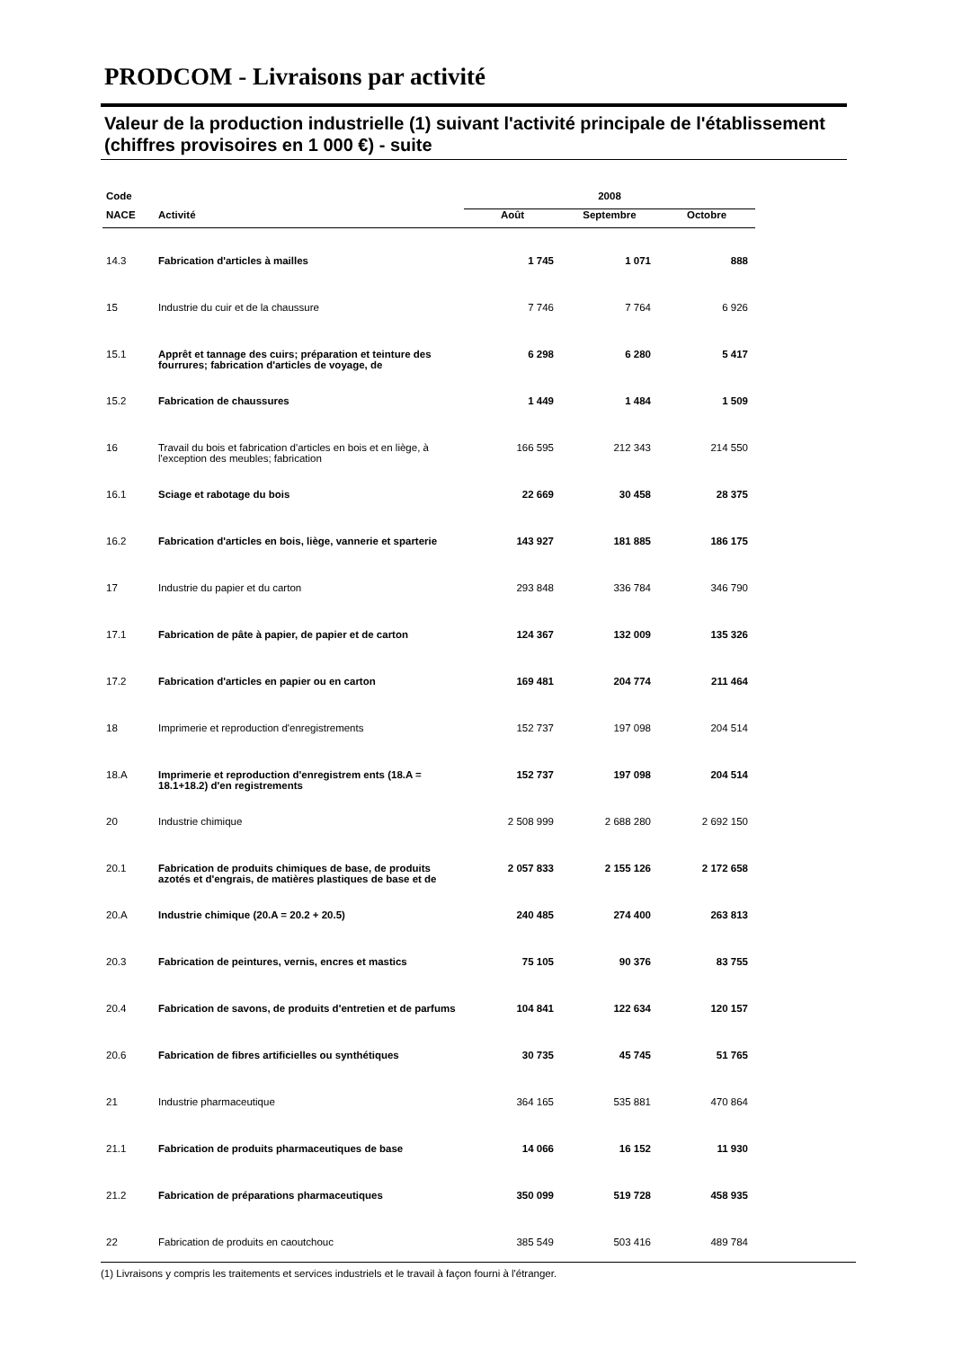PRODCOM - Livraisons par activité
Valeur de la production industrielle (1) suivant l'activité principale de l'établissement (chiffres provisoires en 1 000 €) - suite
| Code | | 2008 | | |
| --- | --- | --- | --- | --- |
| NACE | Activité | Août | Septembre | Octobre |
| 14.3 | Fabrication d'articles à mailles | 1 745 | 1 071 | 888 |
| 15 | Industrie du cuir et de la chaussure | 7 746 | 7 764 | 6 926 |
| 15.1 | Apprêt et tannage des cuirs; préparation et teinture des fourrures; fabrication d'articles de voyage, de | 6 298 | 6 280 | 5 417 |
| 15.2 | Fabrication de chaussures | 1 449 | 1 484 | 1 509 |
| 16 | Travail du bois et fabrication d'articles en bois et en liège, à l'exception des meubles; fabrication | 166 595 | 212 343 | 214 550 |
| 16.1 | Sciage et rabotage du bois | 22 669 | 30 458 | 28 375 |
| 16.2 | Fabrication d'articles en bois, liège, vannerie et sparterie | 143 927 | 181 885 | 186 175 |
| 17 | Industrie du papier et du carton | 293 848 | 336 784 | 346 790 |
| 17.1 | Fabrication de pâte à papier, de papier et de carton | 124 367 | 132 009 | 135 326 |
| 17.2 | Fabrication d'articles en papier ou en carton | 169 481 | 204 774 | 211 464 |
| 18 | Imprimerie et reproduction d'enregistrements | 152 737 | 197 098 | 204 514 |
| 18.A | Imprimerie et reproduction d'enregistrem ents (18.A = 18.1+18.2) d'en registrements | 152 737 | 197 098 | 204 514 |
| 20 | Industrie chimique | 2 508 999 | 2 688 280 | 2 692 150 |
| 20.1 | Fabrication de produits chimiques de base, de produits azotés et d'engrais, de matières plastiques de base et de | 2 057 833 | 2 155 126 | 2 172 658 |
| 20.A | Industrie chimique (20.A = 20.2 + 20.5) | 240 485 | 274 400 | 263 813 |
| 20.3 | Fabrication de peintures, vernis, encres et mastics | 75 105 | 90 376 | 83 755 |
| 20.4 | Fabrication de savons, de produits d'entretien et de parfums | 104 841 | 122 634 | 120 157 |
| 20.6 | Fabrication de fibres artificielles ou synthétiques | 30 735 | 45 745 | 51 765 |
| 21 | Industrie pharmaceutique | 364 165 | 535 881 | 470 864 |
| 21.1 | Fabrication de produits pharmaceutiques de base | 14 066 | 16 152 | 11 930 |
| 21.2 | Fabrication de préparations pharmaceutiques | 350 099 | 519 728 | 458 935 |
| 22 | Fabrication de produits en caoutchouc | 385 549 | 503 416 | 489 784 |
(1) Livraisons y compris les traitements et services industriels et le travail à façon fourni à l'étranger.